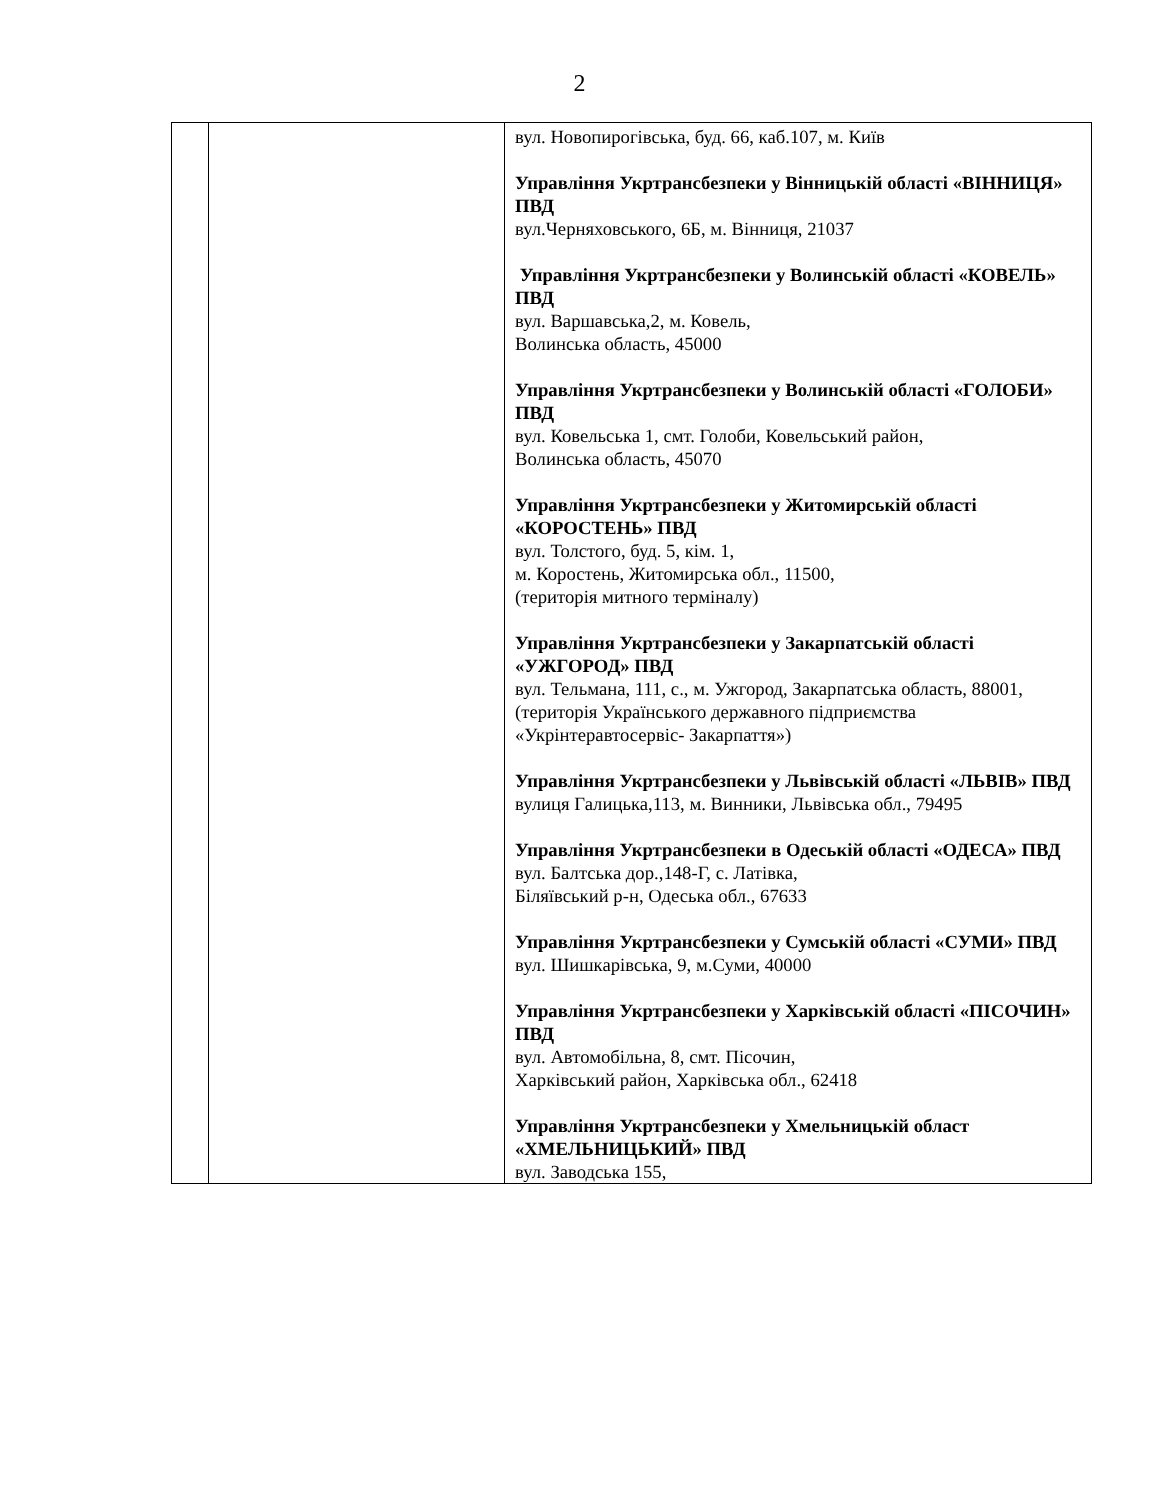2
| | | вул. Новопирогівська, буд. 66, каб.107, м. Київ Управління Укртрансбезпеки у Вінницькій області «ВІННИЦЯ» ПВД вул.Черняховського, 6Б, м. Вінниця, 21037 Управління Укртрансбезпеки у Волинській області «КОВЕЛЬ» ПВД вул. Варшавська,2, м. Ковель, Волинська область, 45000 Управління Укртрансбезпеки у Волинській області «ГОЛОБИ» ПВД вул. Ковельська 1, смт. Голоби, Ковельський район, Волинська область, 45070 Управління Укртрансбезпеки у Житомирській області «КОРОСТЕНЬ» ПВД вул. Толстого, буд. 5, кім. 1, м. Коростень, Житомирська обл., 11500, (територія митного терміналу) Управління Укртрансбезпеки у Закарпатській області «УЖГОРОД» ПВД вул. Тельмана, 111, с., м. Ужгород, Закарпатська область, 88001, (територія Українського державного підприємства «Укрінтеравтосервіс- Закарпаття») Управління Укртрансбезпеки у Львівській області «ЛЬВІВ» ПВД вулиця Галицька,113, м. Винники, Львівська обл., 79495 Управління Укртрансбезпеки в Одеській області «ОДЕСА» ПВД вул. Балтська дор.,148-Г, с. Латівка, Біляївський р-н, Одеська обл., 67633 Управління Укртрансбезпеки у Сумській області «СУМИ» ПВД вул. Шишкарівська, 9, м.Суми, 40000 Управління Укртрансбезпеки у Харківській області «ПІСОЧИН» ПВД вул. Автомобільна, 8, смт. Пісочин, Харківський район, Харківська обл., 62418 Управління Укртрансбезпеки у Хмельницькій област «ХМЕЛЬНИЦЬКИЙ» ПВД вул. Заводська 155, |